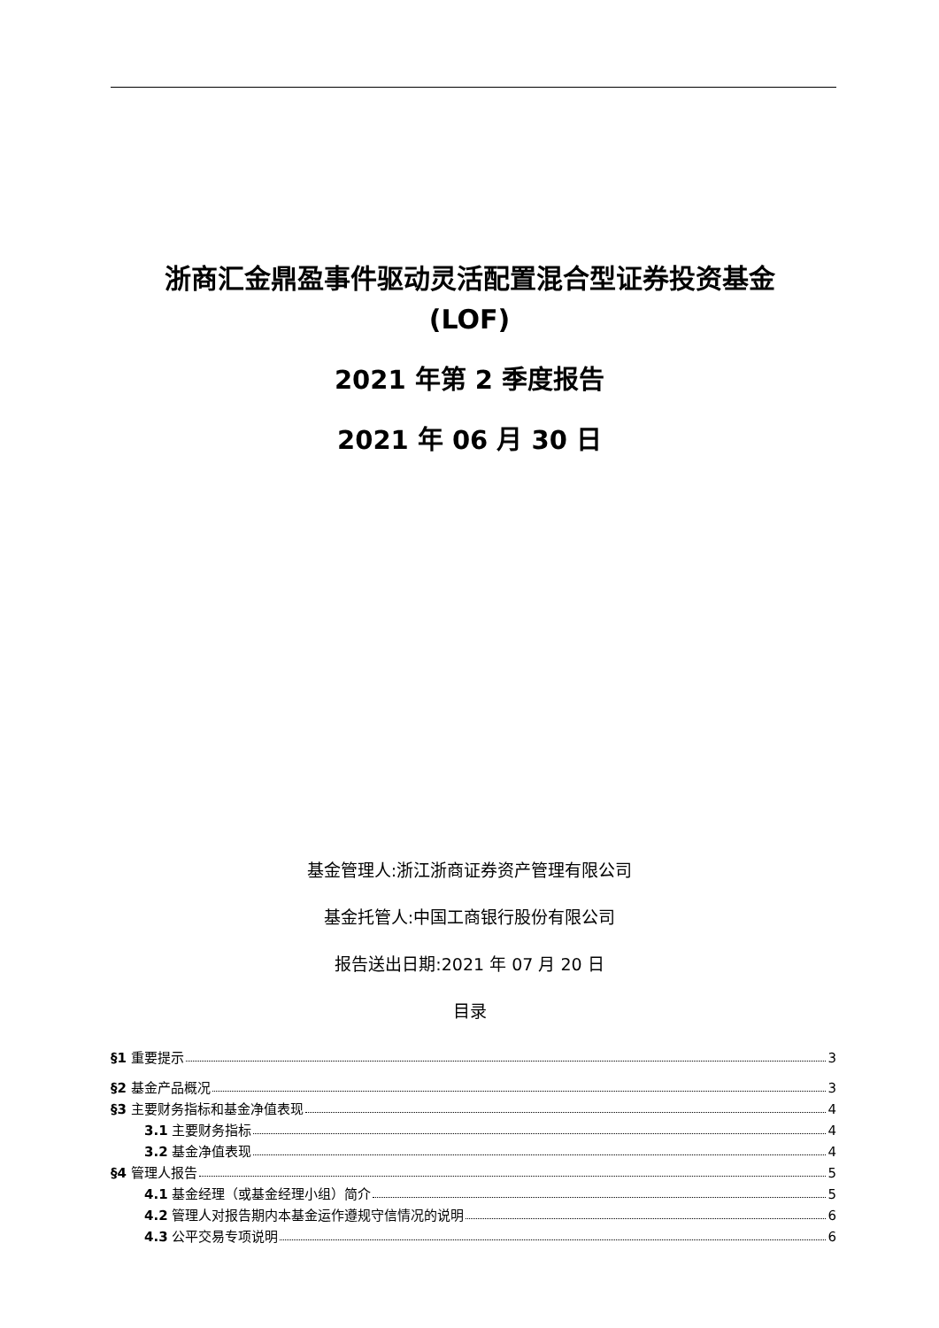浙商汇金鼎盈事件驱动灵活配置混合型证券投资基金
(LOF)
2021 年第 2 季度报告
2021 年 06 月 30 日
基金管理人:浙江浙商证券资产管理有限公司
基金托管人:中国工商银行股份有限公司
报告送出日期:2021 年 07 月 20 日
目录
§1 重要提示 3
§2 基金产品概况 3
§3 主要财务指标和基金净值表现 4
3.1 主要财务指标 4
3.2 基金净值表现 4
§4 管理人报告 5
4.1 基金经理（或基金经理小组）简介 5
4.2 管理人对报告期内本基金运作遵规守信情况的说明 6
4.3 公平交易专项说明 6